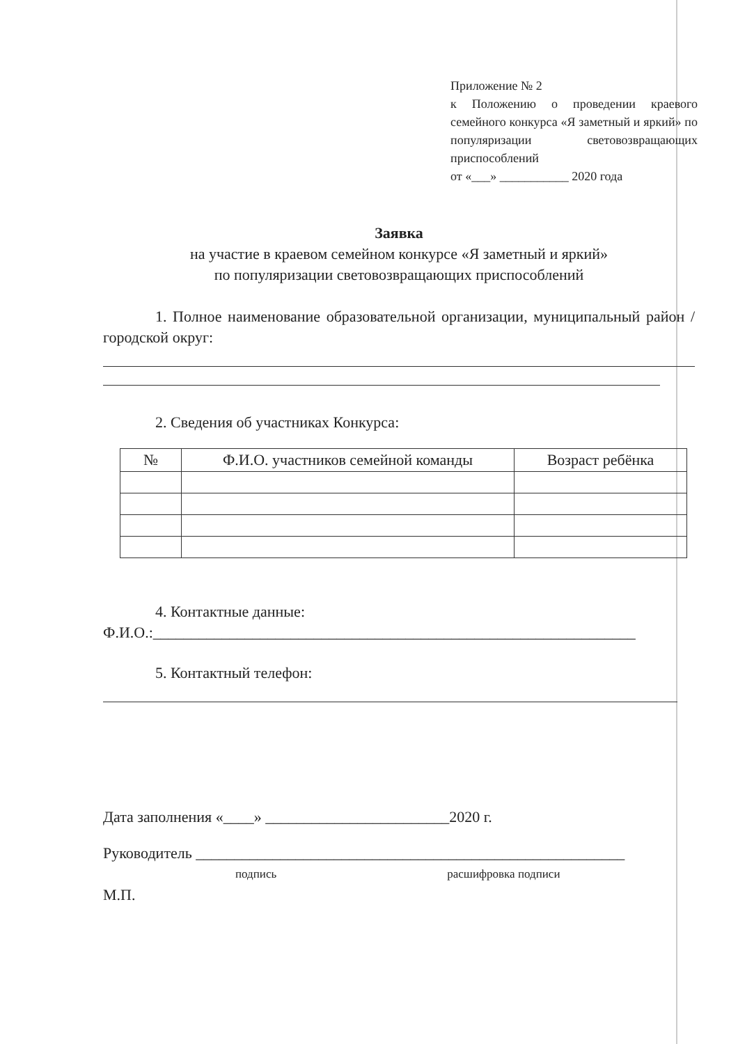Приложение № 2
к Положению о проведении краевого семейного конкурса «Я заметный и яркий» по популяризации световозвращающих приспособлений
от «___» ___________ 2020 года
Заявка
на участие в краевом семейном конкурсе «Я заметный и яркий»
по популяризации световозвращающих приспособлений
1. Полное наименование образовательной организации, муниципальный район / городской округ:
2. Сведения об участниках Конкурса:
| № | Ф.И.О. участников семейной команды | Возраст ребёнка |
| --- | --- | --- |
4. Контактные данные:
Ф.И.О.:_______________________________________________________________
5. Контактный телефон:
Дата заполнения «____» ________________________2020 г.
Руководитель ________________________________________________________
подпись расшифровка подписи
М.П.